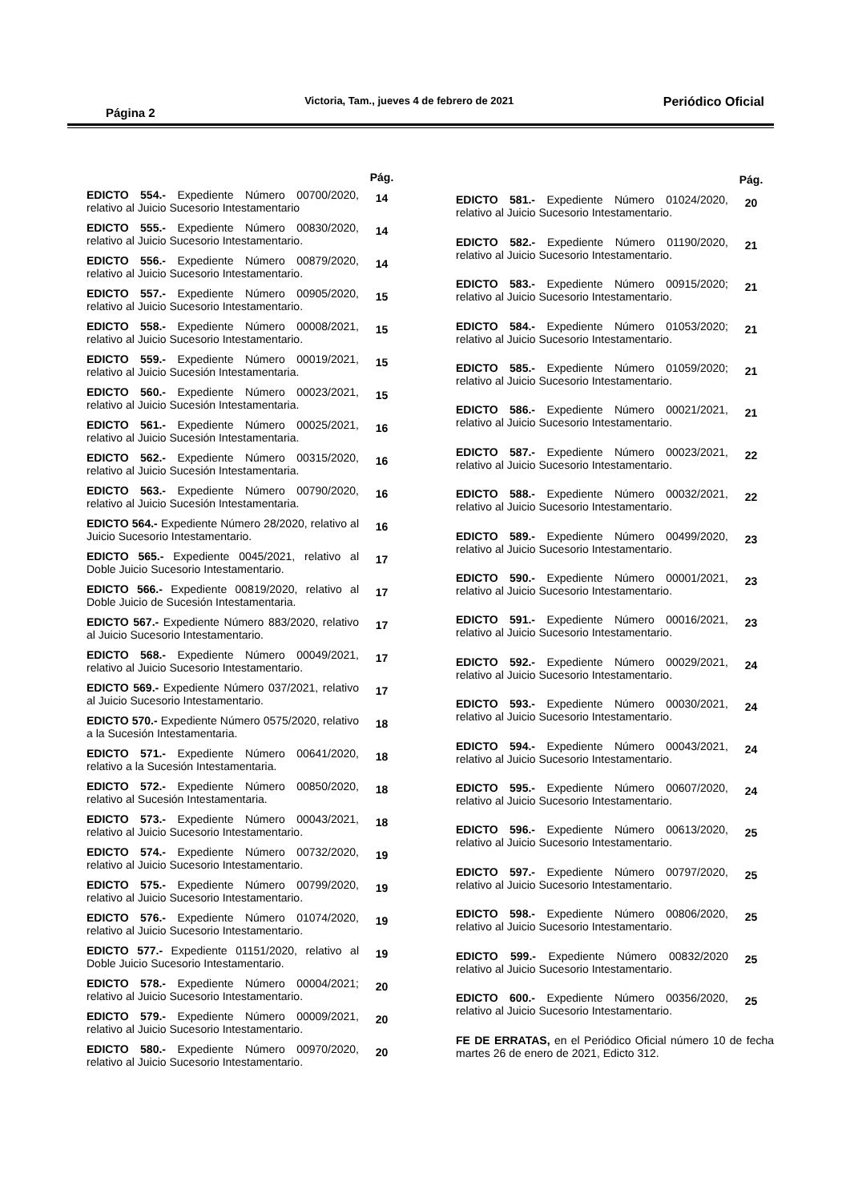Página 2 Victoria, Tam., jueves 4 de febrero de 2021 Periódico Oficial
| | Pág. |
| --- | --- |
| EDICTO 554.- Expediente Número 00700/2020, relativo al Juicio Sucesorio Intestamentario | 14 |
| EDICTO 555.- Expediente Número 00830/2020, relativo al Juicio Sucesorio Intestamentario. | 14 |
| EDICTO 556.- Expediente Número 00879/2020, relativo al Juicio Sucesorio Intestamentario. | 14 |
| EDICTO 557.- Expediente Número 00905/2020, relativo al Juicio Sucesorio Intestamentario. | 15 |
| EDICTO 558.- Expediente Número 00008/2021, relativo al Juicio Sucesorio Intestamentario. | 15 |
| EDICTO 559.- Expediente Número 00019/2021, relativo al Juicio Sucesión Intestamentaria. | 15 |
| EDICTO 560.- Expediente Número 00023/2021, relativo al Juicio Sucesión Intestamentaria. | 15 |
| EDICTO 561.- Expediente Número 00025/2021, relativo al Juicio Sucesión Intestamentaria. | 16 |
| EDICTO 562.- Expediente Número 00315/2020, relativo al Juicio Sucesión Intestamentaria. | 16 |
| EDICTO 563.- Expediente Número 00790/2020, relativo al Juicio Sucesión Intestamentaria. | 16 |
| EDICTO 564.- Expediente Número 28/2020, relativo al Juicio Sucesorio Intestamentario. | 16 |
| EDICTO 565.- Expediente 0045/2021, relativo al Doble Juicio Sucesorio Intestamentario. | 17 |
| EDICTO 566.- Expediente 00819/2020, relativo al Doble Juicio de Sucesión Intestamentaria. | 17 |
| EDICTO 567.- Expediente Número 883/2020, relativo al Juicio Sucesorio Intestamentario. | 17 |
| EDICTO 568.- Expediente Número 00049/2021, relativo al Juicio Sucesorio Intestamentario. | 17 |
| EDICTO 569.- Expediente Número 037/2021, relativo al Juicio Sucesorio Intestamentario. | 17 |
| EDICTO 570.- Expediente Número 0575/2020, relativo a la Sucesión Intestamentaria. | 18 |
| EDICTO 571.- Expediente Número 00641/2020, relativo a la Sucesión Intestamentaria. | 18 |
| EDICTO 572.- Expediente Número 00850/2020, relativo al Sucesión Intestamentaria. | 18 |
| EDICTO 573.- Expediente Número 00043/2021, relativo al Juicio Sucesorio Intestamentario. | 18 |
| EDICTO 574.- Expediente Número 00732/2020, relativo al Juicio Sucesorio Intestamentario. | 19 |
| EDICTO 575.- Expediente Número 00799/2020, relativo al Juicio Sucesorio Intestamentario. | 19 |
| EDICTO 576.- Expediente Número 01074/2020, relativo al Juicio Sucesorio Intestamentario. | 19 |
| EDICTO 577.- Expediente 01151/2020, relativo al Doble Juicio Sucesorio Intestamentario. | 19 |
| EDICTO 578.- Expediente Número 00004/2021; relativo al Juicio Sucesorio Intestamentario. | 20 |
| EDICTO 579.- Expediente Número 00009/2021, relativo al Juicio Sucesorio Intestamentario. | 20 |
| EDICTO 580.- Expediente Número 00970/2020, relativo al Juicio Sucesorio Intestamentario. | 20 |
| | Pág. |
| --- | --- |
| EDICTO 581.- Expediente Número 01024/2020, relativo al Juicio Sucesorio Intestamentario. | 20 |
| EDICTO 582.- Expediente Número 01190/2020, relativo al Juicio Sucesorio Intestamentario. | 21 |
| EDICTO 583.- Expediente Número 00915/2020; relativo al Juicio Sucesorio Intestamentario. | 21 |
| EDICTO 584.- Expediente Número 01053/2020; relativo al Juicio Sucesorio Intestamentario. | 21 |
| EDICTO 585.- Expediente Número 01059/2020; relativo al Juicio Sucesorio Intestamentario. | 21 |
| EDICTO 586.- Expediente Número 00021/2021, relativo al Juicio Sucesorio Intestamentario. | 21 |
| EDICTO 587.- Expediente Número 00023/2021, relativo al Juicio Sucesorio Intestamentario. | 22 |
| EDICTO 588.- Expediente Número 00032/2021, relativo al Juicio Sucesorio Intestamentario. | 22 |
| EDICTO 589.- Expediente Número 00499/2020, relativo al Juicio Sucesorio Intestamentario. | 23 |
| EDICTO 590.- Expediente Número 00001/2021, relativo al Juicio Sucesorio Intestamentario. | 23 |
| EDICTO 591.- Expediente Número 00016/2021, relativo al Juicio Sucesorio Intestamentario. | 23 |
| EDICTO 592.- Expediente Número 00029/2021, relativo al Juicio Sucesorio Intestamentario. | 24 |
| EDICTO 593.- Expediente Número 00030/2021, relativo al Juicio Sucesorio Intestamentario. | 24 |
| EDICTO 594.- Expediente Número 00043/2021, relativo al Juicio Sucesorio Intestamentario. | 24 |
| EDICTO 595.- Expediente Número 00607/2020, relativo al Juicio Sucesorio Intestamentario. | 24 |
| EDICTO 596.- Expediente Número 00613/2020, relativo al Juicio Sucesorio Intestamentario. | 25 |
| EDICTO 597.- Expediente Número 00797/2020, relativo al Juicio Sucesorio Intestamentario. | 25 |
| EDICTO 598.- Expediente Número 00806/2020, relativo al Juicio Sucesorio Intestamentario. | 25 |
| EDICTO 599.- Expediente Número 00832/2020 relativo al Juicio Sucesorio Intestamentario. | 25 |
| EDICTO 600.- Expediente Número 00356/2020, relativo al Juicio Sucesorio Intestamentario. | 25 |
| FE DE ERRATAS, en el Periódico Oficial número 10 de fecha martes 26 de enero de 2021, Edicto 312. | |